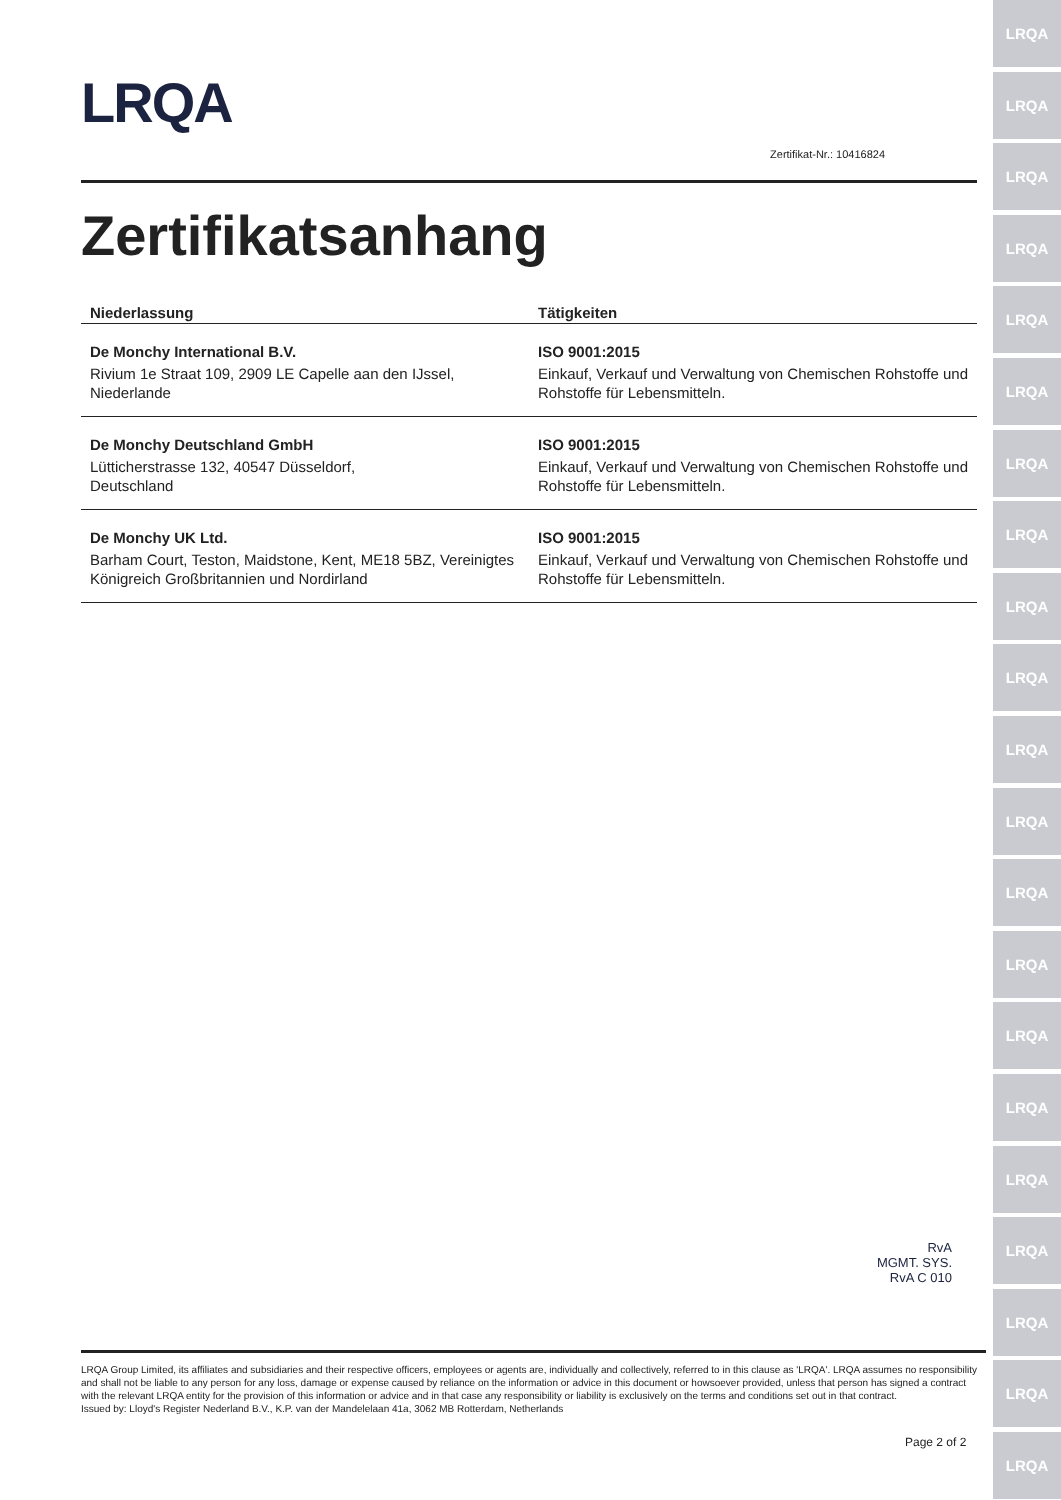LRQA
LRQA
LRQA
LRQA
LRQA
LRQA
LRQA
LRQA
LRQA
LRQA
LRQA
LRQA
LRQA
LRQA
LRQA
LRQA
LRQA
LRQA
LRQA
LRQA
LRQA
LRQA
Zertifikat-Nr.: 10416824
Zertifikatsanhang
| Niederlassung | Tätigkeiten |
| --- | --- |
| De Monchy International B.V. Rivium 1e Straat 109, 2909 LE Capelle aan den IJssel, Niederlande | ISO 9001:2015 Einkauf, Verkauf und Verwaltung von Chemischen Rohstoffe und Rohstoffe für Lebensmitteln. |
| De Monchy Deutschland GmbH Lütticherstrasse 132, 40547 Düsseldorf, Deutschland | ISO 9001:2015 Einkauf, Verkauf und Verwaltung von Chemischen Rohstoffe und Rohstoffe für Lebensmitteln. |
| De Monchy UK Ltd. Barham Court, Teston, Maidstone, Kent, ME18 5BZ, Vereinigtes Königreich Großbritannien und Nordirland | ISO 9001:2015 Einkauf, Verkauf und Verwaltung von Chemischen Rohstoffe und Rohstoffe für Lebensmitteln. |
RvA
MGMT. SYS.
RvA C 010
LRQA Group Limited, its affiliates and subsidiaries and their respective officers, employees or agents are, individually and collectively, referred to in this clause as 'LRQA'. LRQA assumes no responsibility and shall not be liable to any person for any loss, damage or expense caused by reliance on the information or advice in this document or howsoever provided, unless that person has signed a contract with the relevant LRQA entity for the provision of this information or advice and in that case any responsibility or liability is exclusively on the terms and conditions set out in that contract.
Issued by: Lloyd's Register Nederland B.V., K.P. van der Mandelelaan 41a, 3062 MB Rotterdam, Netherlands
Page 2 of 2